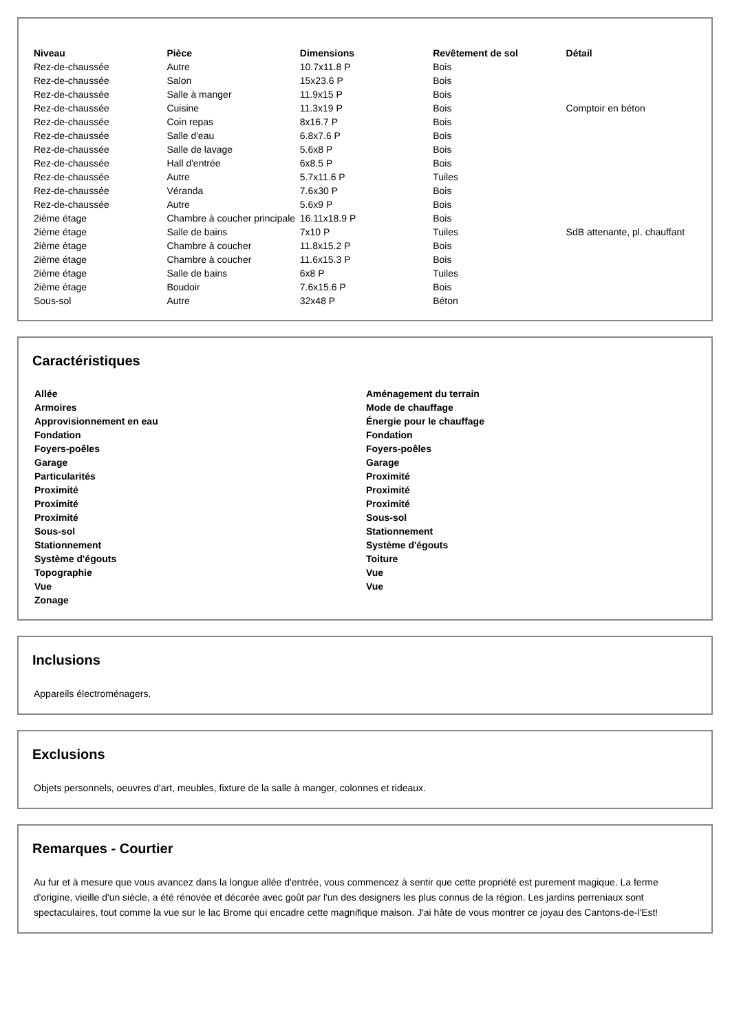| Niveau | Pièce | Dimensions | Revêtement de sol | Détail |
| --- | --- | --- | --- | --- |
| Rez-de-chaussée | Autre | 10.7x11.8 P | Bois | |
| Rez-de-chaussée | Salon | 15x23.6 P | Bois | |
| Rez-de-chaussée | Salle à manger | 11.9x15 P | Bois | |
| Rez-de-chaussée | Cuisine | 11.3x19 P | Bois | Comptoir en béton |
| Rez-de-chaussée | Coin repas | 8x16.7 P | Bois | |
| Rez-de-chaussée | Salle d'eau | 6.8x7.6 P | Bois | |
| Rez-de-chaussée | Salle de lavage | 5.6x8 P | Bois | |
| Rez-de-chaussée | Hall d'entrée | 6x8.5 P | Bois | |
| Rez-de-chaussée | Autre | 5.7x11.6 P | Tuiles | |
| Rez-de-chaussée | Véranda | 7.6x30 P | Bois | |
| Rez-de-chaussée | Autre | 5.6x9 P | Bois | |
| 2ième étage | Chambre à coucher principale | 16.11x18.9 P | Bois | |
| 2ième étage | Salle de bains | 7x10 P | Tuiles | SdB attenante, pl. chauffant |
| 2ième étage | Chambre à coucher | 11.8x15.2 P | Bois | |
| 2ième étage | Chambre à coucher | 11.6x15.3 P | Bois | |
| 2ième étage | Salle de bains | 6x8 P | Tuiles | |
| 2ième étage | Boudoir | 7.6x15.6 P | Bois | |
| Sous-sol | Autre | 32x48 P | Béton | |
Caractéristiques
Allée
Armoires
Approvisionnement en eau
Fondation
Foyers-poêles
Garage
Particularités
Proximité
Proximité
Proximité
Sous-sol
Stationnement
Système d'égouts
Topographie
Vue
Zonage
Aménagement du terrain
Mode de chauffage
Énergie pour le chauffage
Fondation
Foyers-poêles
Garage
Proximité
Proximité
Proximité
Sous-sol
Stationnement
Système d'égouts
Toiture
Vue
Vue
Inclusions
Appareils électroménagers.
Exclusions
Objets personnels, oeuvres d'art, meubles, fixture de la salle à manger, colonnes et rideaux.
Remarques - Courtier
Au fur et à mesure que vous avancez dans la longue allée d'entrée, vous commencez à sentir que cette propriété est purement magique. La ferme d'origine, vieille d'un siècle, a été rénovée et décorée avec goût par l'un des designers les plus connus de la région. Les jardins perreniaux sont spectaculaires, tout comme la vue sur le lac Brome qui encadre cette magnifique maison. J'ai hâte de vous montrer ce joyau des Cantons-de-l'Est!